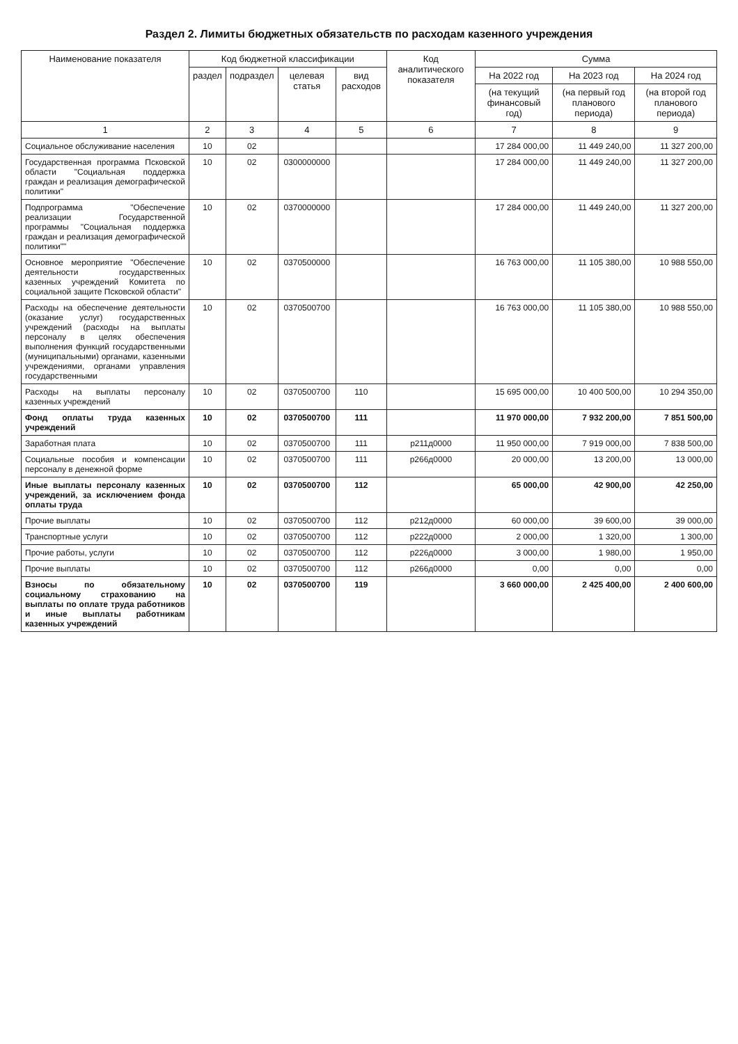Раздел 2. Лимиты бюджетных обязательств по расходам казенного учреждения
| Наименование показателя | Код бюджетной классификации | | | | Код аналитического показателя | Сумма | | |
| --- | --- | --- | --- | --- | --- | --- | --- | --- |
| | раздел | подраздел | целевая статья | вид расходов | | На 2022 год | На 2023 год | На 2024 год |
| | | | | | | (на текущий финансовый год) | (на первый год планового периода) | (на второй год планового периода) |
| 1 | 2 | 3 | 4 | 5 | 6 | 7 | 8 | 9 |
| Социальное обслуживание населения | 10 | 02 | | | | 17 284 000,00 | 11 449 240,00 | 11 327 200,00 |
| Государственная программа Псковской области "Социальная поддержка граждан и реализация демографической политики" | 10 | 02 | 0300000000 | | | 17 284 000,00 | 11 449 240,00 | 11 327 200,00 |
| Подпрограмма "Обеспечение реализации Государственной программы "Социальная поддержка граждан и реализация демографической политики"" | 10 | 02 | 0370000000 | | | 17 284 000,00 | 11 449 240,00 | 11 327 200,00 |
| Основное мероприятие "Обеспечение деятельности государственных казенных учреждений Комитета по социальной защите Псковской области" | 10 | 02 | 0370500000 | | | 16 763 000,00 | 11 105 380,00 | 10 988 550,00 |
| Расходы на обеспечение деятельности (оказание услуг) государственных учреждений (расходы на выплаты персоналу в целях обеспечения выполнения функций государственными (муниципальными) органами, казенными учреждениями, органами управления государственными | 10 | 02 | 0370500700 | | | 16 763 000,00 | 11 105 380,00 | 10 988 550,00 |
| Расходы на выплаты персоналу казенных учреждений | 10 | 02 | 0370500700 | 110 | | 15 695 000,00 | 10 400 500,00 | 10 294 350,00 |
| Фонд оплаты труда казенных учреждений | 10 | 02 | 0370500700 | 111 | | 11 970 000,00 | 7 932 200,00 | 7 851 500,00 |
| Заработная плата | 10 | 02 | 0370500700 | 111 | р211д0000 | 11 950 000,00 | 7 919 000,00 | 7 838 500,00 |
| Социальные пособия и компенсации персоналу в денежной форме | 10 | 02 | 0370500700 | 111 | р266д0000 | 20 000,00 | 13 200,00 | 13 000,00 |
| Иные выплаты персоналу казенных учреждений, за исключением фонда оплаты труда | 10 | 02 | 0370500700 | 112 | | 65 000,00 | 42 900,00 | 42 250,00 |
| Прочие выплаты | 10 | 02 | 0370500700 | 112 | р212д0000 | 60 000,00 | 39 600,00 | 39 000,00 |
| Транспортные услуги | 10 | 02 | 0370500700 | 112 | р222д0000 | 2 000,00 | 1 320,00 | 1 300,00 |
| Прочие работы, услуги | 10 | 02 | 0370500700 | 112 | р226д0000 | 3 000,00 | 1 980,00 | 1 950,00 |
| Прочие выплаты | 10 | 02 | 0370500700 | 112 | р266д0000 | 0,00 | 0,00 | 0,00 |
| Взносы по обязательному социальному страхованию на выплаты по оплате труда работников и иные выплаты работникам казенных учреждений | 10 | 02 | 0370500700 | 119 | | 3 660 000,00 | 2 425 400,00 | 2 400 600,00 |